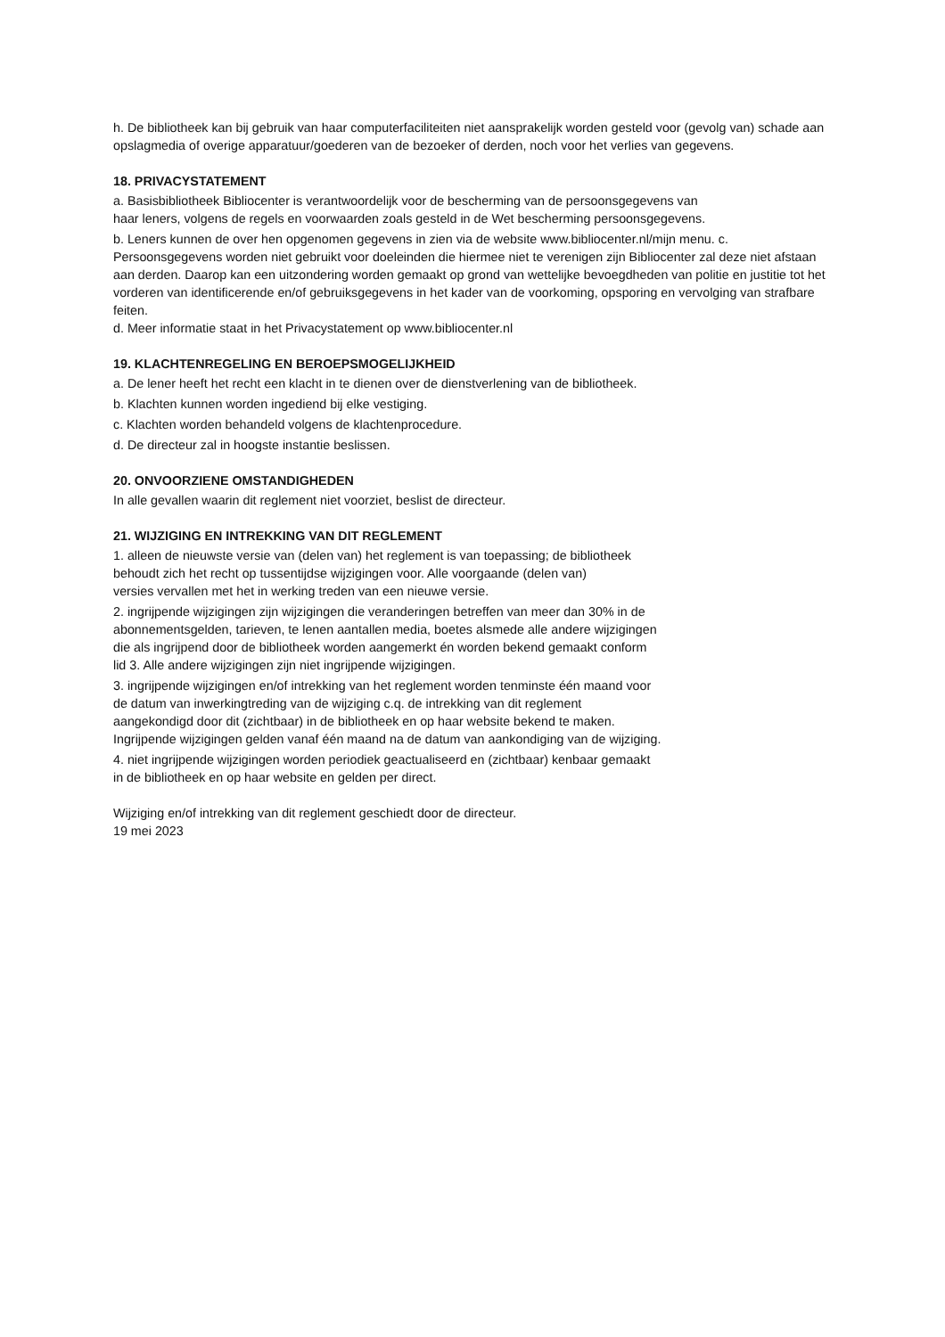h. De bibliotheek kan bij gebruik van haar computerfaciliteiten niet aansprakelijk worden gesteld voor (gevolg van) schade aan opslagmedia of overige apparatuur/goederen van de bezoeker of derden, noch voor het verlies van gegevens.
18. PRIVACYSTATEMENT
a. Basisbibliotheek Bibliocenter is verantwoordelijk voor de bescherming van de persoonsgegevens van
haar leners, volgens de regels en voorwaarden zoals gesteld in de Wet bescherming persoonsgegevens.
b. Leners kunnen de over hen opgenomen gegevens in zien via de website www.bibliocenter.nl/mijn menu. c. Persoonsgegevens worden niet gebruikt voor doeleinden die hiermee niet te verenigen zijn Bibliocenter zal deze niet afstaan aan derden. Daarop kan een uitzondering worden gemaakt op grond van wettelijke bevoegdheden van politie en justitie tot het vorderen van identificerende en/of gebruiksgegevens in het kader van de voorkoming, opsporing en vervolging van strafbare feiten.
d. Meer informatie staat in het Privacystatement op www.bibliocenter.nl
19. KLACHTENREGELING EN BEROEPSMOGELIJKHEID
a. De lener heeft het recht een klacht in te dienen over de dienstverlening van de bibliotheek.
b. Klachten kunnen worden ingediend bij elke vestiging.
c. Klachten worden behandeld volgens de klachtenprocedure.
d. De directeur zal in hoogste instantie beslissen.
20. ONVOORZIENE OMSTANDIGHEDEN
In alle gevallen waarin dit reglement niet voorziet, beslist de directeur.
21. WIJZIGING EN INTREKKING VAN DIT REGLEMENT
1. alleen de nieuwste versie van (delen van) het reglement is van toepassing; de bibliotheek
behoudt zich het recht op tussentijdse wijzigingen voor. Alle voorgaande (delen van)
versies vervallen met het in werking treden van een nieuwe versie.
2. ingrijpende wijzigingen zijn wijzigingen die veranderingen betreffen van meer dan 30% in de
abonnementsgelden, tarieven, te lenen aantallen media, boetes alsmede alle andere wijzigingen
die als ingrijpend door de bibliotheek worden aangemerkt én worden bekend gemaakt conform
lid 3. Alle andere wijzigingen zijn niet ingrijpende wijzigingen.
3. ingrijpende wijzigingen en/of intrekking van het reglement worden tenminste één maand voor
de datum van inwerkingtreding van de wijziging c.q. de intrekking van dit reglement
aangekondigd door dit (zichtbaar) in de bibliotheek en op haar website bekend te maken.
Ingrijpende wijzigingen gelden vanaf één maand na de datum van aankondiging van de wijziging.
4. niet ingrijpende wijzigingen worden periodiek geactualiseerd en (zichtbaar) kenbaar gemaakt
in de bibliotheek en op haar website en gelden per direct.
Wijziging en/of intrekking van dit reglement geschiedt door de directeur.
19 mei 2023